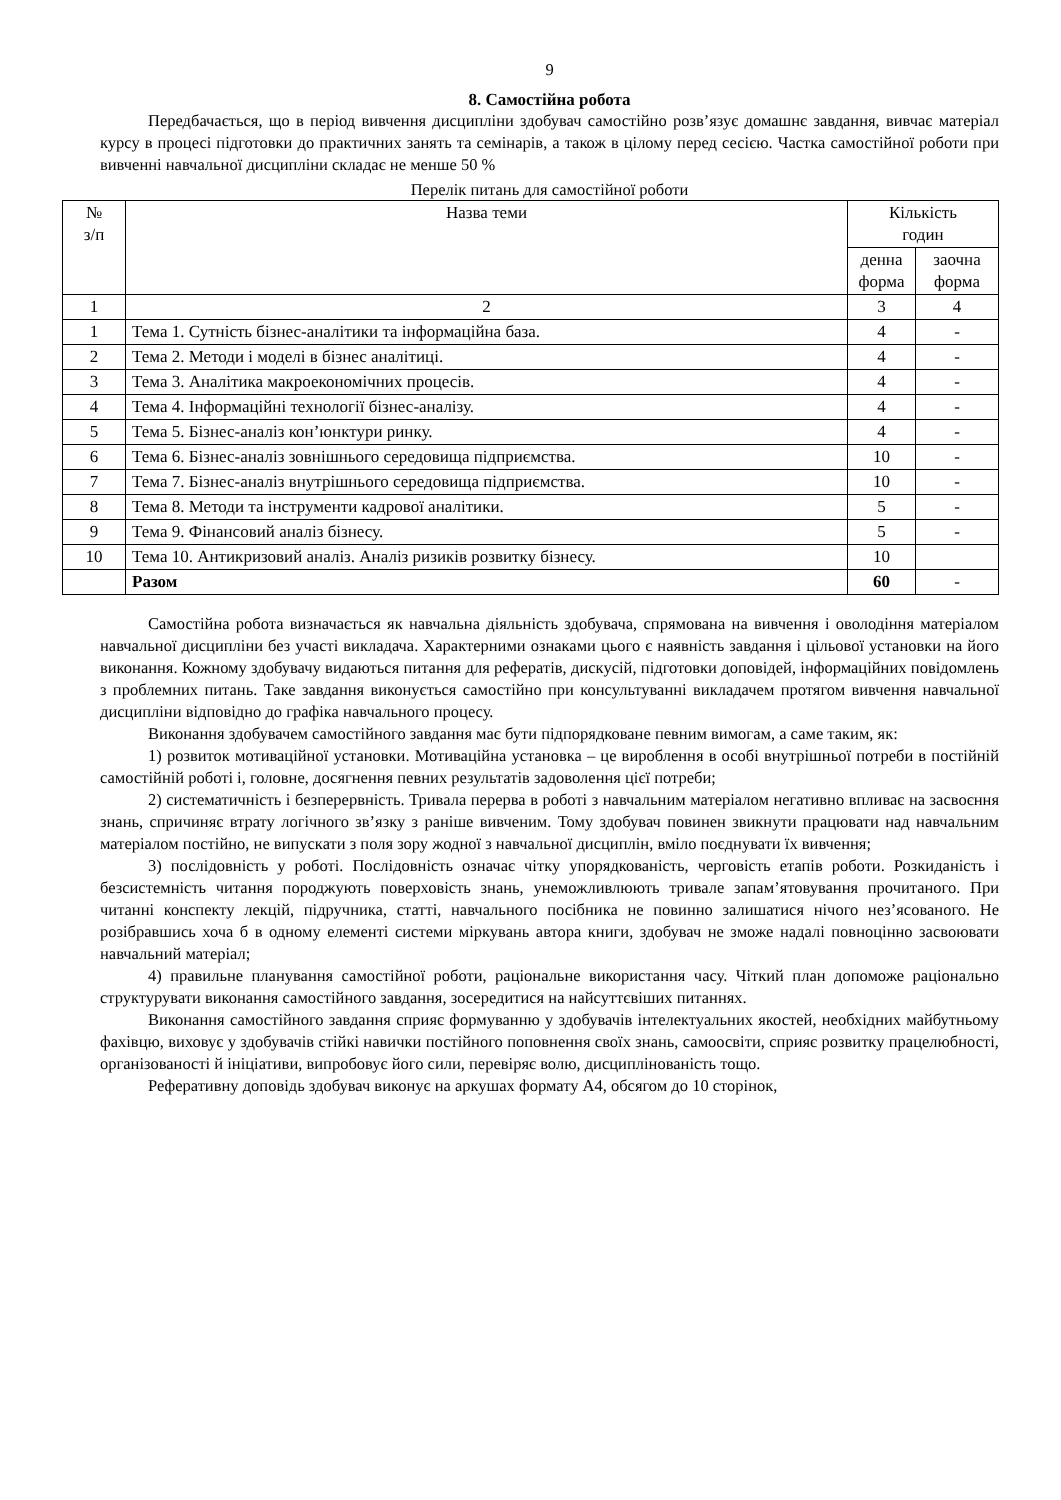9
8. Самостійна робота
Передбачається, що в період вивчення дисципліни здобувач самостійно розв’язує домашнє завдання, вивчає матеріал курсу в процесі підготовки до практичних занять та семінарів, а також в цілому перед сесією. Частка самостійної роботи при вивченні навчальної дисципліни складає не менше 50 %
Перелік питань для самостійної роботи
| № з/п | Назва теми | Кількість годин | |
| --- | --- | --- | --- |
| | | денна форма | заочна форма |
| 1 | 2 | 3 | 4 |
| 1 | Тема 1. Сутність бізнес-аналітики та інформаційна база. | 4 | - |
| 2 | Тема 2. Методи і моделі в бізнес аналітиці. | 4 | - |
| 3 | Тема 3. Аналітика макроекономічних процесів. | 4 | - |
| 4 | Тема 4. Інформаційні технології бізнес-аналізу. | 4 | - |
| 5 | Тема 5. Бізнес-аналіз кон’юнктури ринку. | 4 | - |
| 6 | Тема 6. Бізнес-аналіз зовнішнього середовища підприємства. | 10 | - |
| 7 | Тема 7. Бізнес-аналіз внутрішнього середовища підприємства. | 10 | - |
| 8 | Тема 8. Методи та інструменти кадрової аналітики. | 5 | - |
| 9 | Тема 9. Фінансовий аналіз бізнесу. | 5 | - |
| 10 | Тема 10. Антикризовий аналіз. Аналіз ризиків розвитку бізнесу. | 10 | |
| | Разом | 60 | - |
Самостійна робота визначається як навчальна діяльність здобувача, спрямована на вивчення і оволодіння матеріалом навчальної дисципліни без участі викладача. Характерними ознаками цього є наявність завдання і цільової установки на його виконання. Кожному здобувачу видаються питання для рефератів, дискусій, підготовки доповідей, інформаційних повідомлень з проблемних питань. Таке завдання виконується самостійно при консультуванні викладачем протягом вивчення навчальної дисципліни відповідно до графіка навчального процесу.
Виконання здобувачем самостійного завдання має бути підпорядковане певним вимогам, а саме таким, як:
1) розвиток мотиваційної установки. Мотиваційна установка – це вироблення в особі внутрішньої потреби в постійній самостійній роботі і, головне, досягнення певних результатів задоволення цієї потреби;
2) систематичність і безперервність. Тривала перерва в роботі з навчальним матеріалом негативно впливає на засвоєння знань, спричиняє втрату логічного зв’язку з раніше вивченим. Тому здобувач повинен звикнути працювати над навчальним матеріалом постійно, не випускати з поля зору жодної з навчальної дисциплін, вміло поєднувати їх вивчення;
3) послідовність у роботі. Послідовність означає чітку упорядкованість, черговість етапів роботи. Розкиданість і безсистемність читання породжують поверховість знань, унеможливлюють тривале запам’ятовування прочитаного. При читанні конспекту лекцій, підручника, статті, навчального посібника не повинно залишатися нічого нез’ясованого. Не розібравшись хоча б в одному елементі системи міркувань автора книги, здобувач не зможе надалі повноцінно засвоювати навчальний матеріал;
4) правильне планування самостійної роботи, раціональне використання часу. Чіткий план допоможе раціонально структурувати виконання самостійного завдання, зосередитися на найсуттєвіших питаннях.
Виконання самостійного завдання сприяє формуванню у здобувачів інтелектуальних якостей, необхідних майбутньому фахівцю, виховує у здобувачів стійкі навички постійного поповнення своїх знань, самоосвіти, сприяє розвитку працелюбності, організованості й ініціативи, випробовує його сили, перевіряє волю, дисциплінованість тощо.
Реферативну доповідь здобувач виконує на аркушах формату А4, обсягом до 10 сторінок,